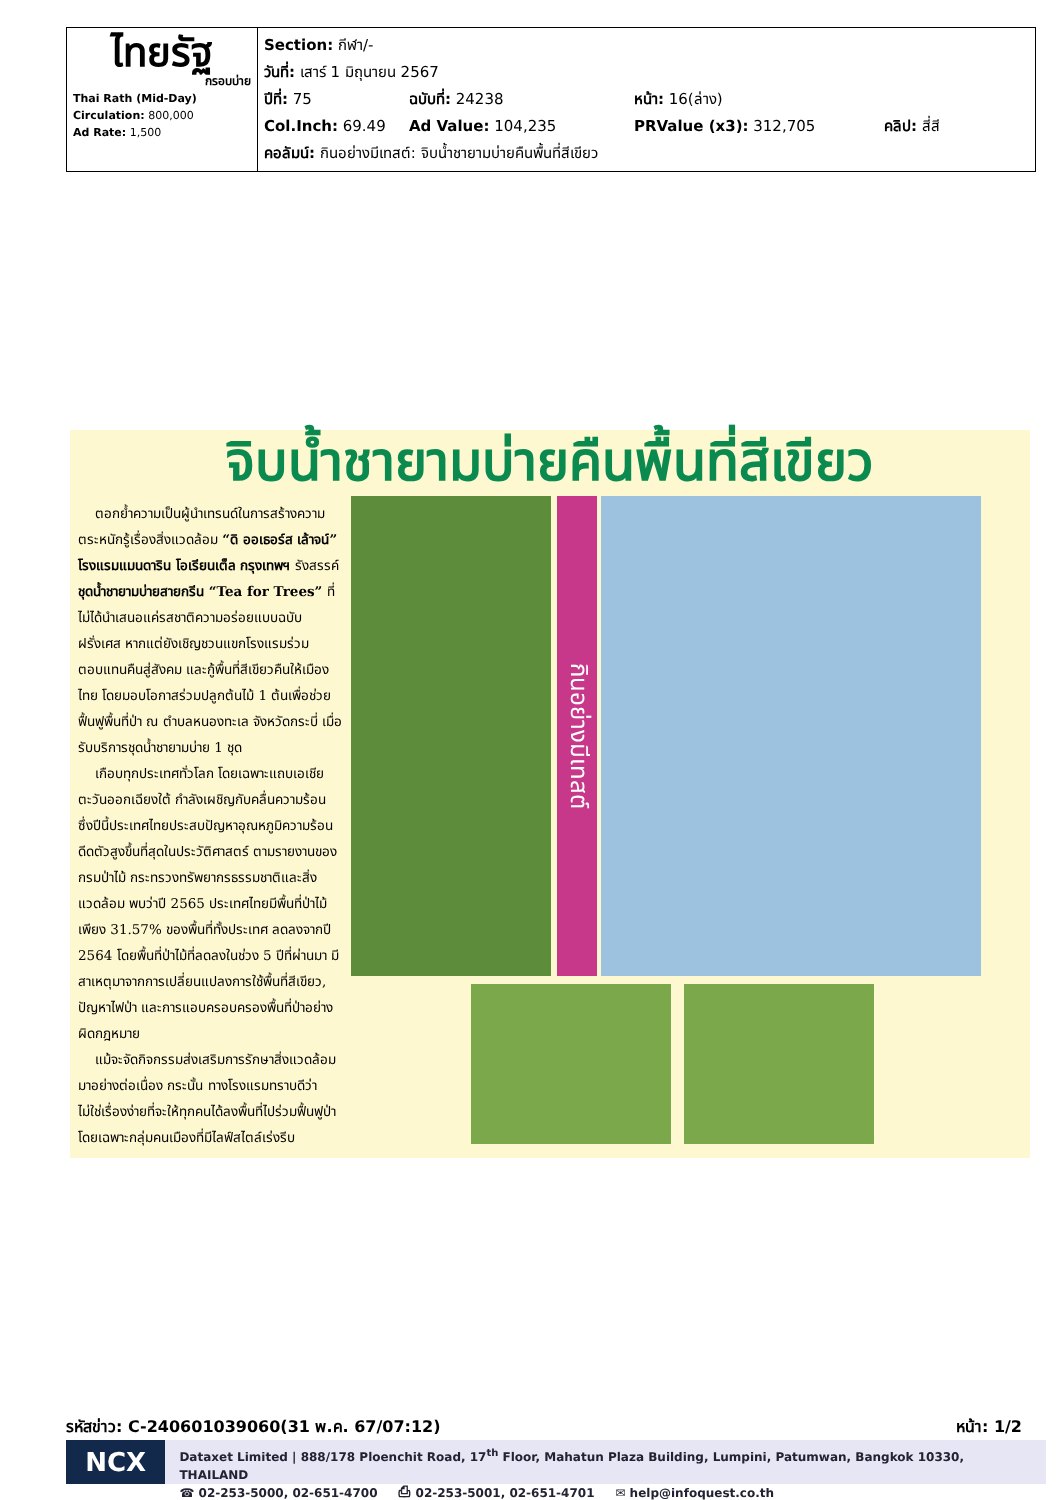| ไทยรัฐ กรอบบ่าย Thai Rath (Mid-Day) Circulation: 800,000 Ad Rate: 1,500 | Section: กีฬา/- วันที่: เสาร์ 1 มิถุนายน 2567 ปีที่: 75 ฉบับที่: 24238 หน้า: 16(ล่าง) Col.Inch: 69.49 Ad Value: 104,235 PRValue (x3): 312,705 คลิป: สี่สี คอลัมน์: กินอย่างมีเทสต์: จิบน้ำชายามบ่ายคืนพื้นที่สีเขียว |
จิบน้ำชายามบ่ายคืนพื้นที่สีเขียว
ตอกย้ำความเป็นผู้นำเทรนด์ในการสร้างความตระหนักรู้เรื่องสิ่งแวดล้อม “ดิ ออเธอร์ส เล้าจน์” โรงแรมแมนดาริน โอเรียนเต็ล กรุงเทพฯ รังสรรค์ ชุดน้ำชายามบ่ายสายกรีน “Tea for Trees” ที่ไม่ได้นำเสนอแค่รสชาติความอร่อยแบบฉบับฝรั่งเศส หากแต่ยังเชิญชวนแขกโรงแรมร่วมตอบแทนคืนสู่สังคม และกู้พื้นที่สีเขียวคืนให้เมืองไทย โดยมอบโอกาสร่วมปลูกต้นไม้ 1 ต้นเพื่อช่วยฟื้นฟูพื้นที่ป่า ณ ตำบลหนองทะเล จังหวัดกระบี่ เมื่อรับบริการชุดน้ำชายามบ่าย 1 ชุด
เกือบทุกประเทศทั่วโลก โดยเฉพาะแถบเอเชียตะวันออกเฉียงใต้ กำลังเผชิญกับคลื่นความร้อน ซึ่งปีนี้ประเทศไทยประสบปัญหาอุณหภูมิความร้อนดีดตัวสูงขึ้นที่สุดในประวัติศาสตร์ ตามรายงานของกรมป่าไม้ กระทรวงทรัพยากรธรรมชาติและสิ่งแวดล้อม พบว่าปี 2565 ประเทศไทยมีพื้นที่ป่าไม้เพียง 31.57% ของพื้นที่ทั้งประเทศ ลดลงจากปี 2564 โดยพื้นที่ป่าไม้ที่ลดลงในช่วง 5 ปีที่ผ่านมา มีสาเหตุมาจากการเปลี่ยนแปลงการใช้พื้นที่สีเขียว, ปัญหาไฟป่า และการแอบครอบครองพื้นที่ป่าอย่างผิดกฎหมาย
แม้จะจัดกิจกรรมส่งเสริมการรักษาสิ่งแวดล้อมมาอย่างต่อเนื่อง กระนั้น ทางโรงแรมทราบดีว่า ไม่ใช่เรื่องง่ายที่จะให้ทุกคนได้ลงพื้นที่ไปร่วมฟื้นฟูป่า โดยเฉพาะกลุ่มคนเมืองที่มีไลฟ์สไตล์เร่งรีบ
กินอย่างมีเทสต์
รหัสข่าว: C-240601039060(31 พ.ค. 67/07:12) หน้า: 1/2
NCX
Dataxet Limited | 888/178 Ploenchit Road, 17<sup>th</sup> Floor, Mahatun Plaza Building, Lumpini, Patumwan, Bangkok 10330, THAILAND
☎ 02-253-5000, 02-651-4700 ⎙ 02-253-5001, 02-651-4701 ✉ help@infoquest.co.th